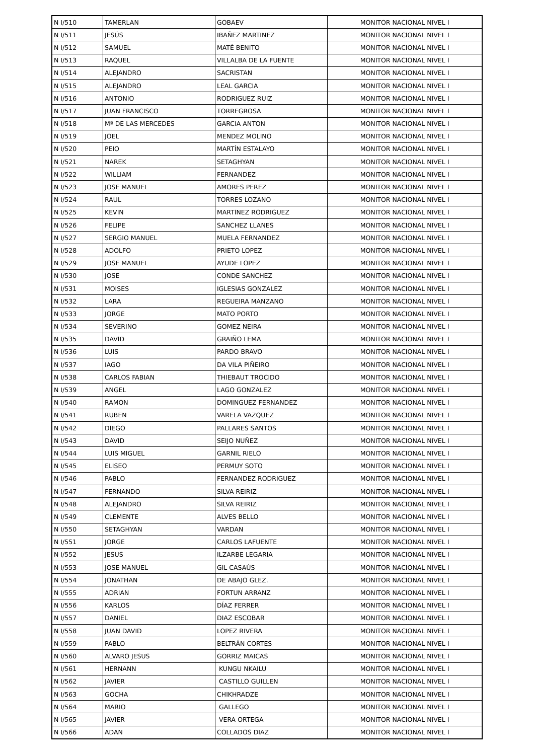| N I/510 | TAMERLAN | GOBAEV | MONITOR NACIONAL NIVEL I |
| N I/511 | JESÚS | IBAÑEZ MARTINEZ | MONITOR NACIONAL NIVEL I |
| N I/512 | SAMUEL | MATÉ BENITO | MONITOR NACIONAL NIVEL I |
| N I/513 | RAQUEL | VILLALBA DE LA FUENTE | MONITOR NACIONAL NIVEL I |
| N I/514 | ALEJANDRO | SACRISTAN | MONITOR NACIONAL NIVEL I |
| N I/515 | ALEJANDRO | LEAL GARCIA | MONITOR NACIONAL NIVEL I |
| N I/516 | ANTONIO | RODRIGUEZ RUIZ | MONITOR NACIONAL NIVEL I |
| N I/517 | JUAN FRANCISCO | TORREGROSA | MONITOR NACIONAL NIVEL I |
| N I/518 | Mª DE LAS MERCEDES | GARCIA ANTON | MONITOR NACIONAL NIVEL I |
| N I/519 | JOEL | MENDEZ MOLINO | MONITOR NACIONAL NIVEL I |
| N I/520 | PEIO | MARTÍN ESTALAYO | MONITOR NACIONAL NIVEL I |
| N I/521 | NAREK | SETAGHYAN | MONITOR NACIONAL NIVEL I |
| N I/522 | WILLIAM | FERNANDEZ | MONITOR NACIONAL NIVEL I |
| N I/523 | JOSE MANUEL | AMORES PEREZ | MONITOR NACIONAL NIVEL I |
| N I/524 | RAUL | TORRES LOZANO | MONITOR NACIONAL NIVEL I |
| N I/525 | KEVIN | MARTINEZ RODRIGUEZ | MONITOR NACIONAL NIVEL I |
| N I/526 | FELIPE | SANCHEZ LLANES | MONITOR NACIONAL NIVEL I |
| N I/527 | SERGIO MANUEL | MUELA FERNANDEZ | MONITOR NACIONAL NIVEL I |
| N I/528 | ADOLFO | PRIETO LOPEZ | MONITOR NACIONAL NIVEL I |
| N I/529 | JOSE MANUEL | AYUDE LOPEZ | MONITOR NACIONAL NIVEL I |
| N I/530 | JOSE | CONDE SANCHEZ | MONITOR NACIONAL NIVEL I |
| N I/531 | MOISES | IGLESIAS GONZALEZ | MONITOR NACIONAL NIVEL I |
| N I/532 | LARA | REGUEIRA MANZANO | MONITOR NACIONAL NIVEL I |
| N I/533 | JORGE | MATO PORTO | MONITOR NACIONAL NIVEL I |
| N I/534 | SEVERINO | GOMEZ NEIRA | MONITOR NACIONAL NIVEL I |
| N I/535 | DAVID | GRAIÑO LEMA | MONITOR NACIONAL NIVEL I |
| N I/536 | LUIS | PARDO BRAVO | MONITOR NACIONAL NIVEL I |
| N I/537 | IAGO | DA VILA PIÑEIRO | MONITOR NACIONAL NIVEL I |
| N I/538 | CARLOS FABIAN | THIEBAUT TROCIDO | MONITOR NACIONAL NIVEL I |
| N I/539 | ANGEL | LAGO GONZALEZ | MONITOR NACIONAL NIVEL I |
| N I/540 | RAMON | DOMINGUEZ FERNANDEZ | MONITOR NACIONAL NIVEL I |
| N I/541 | RUBEN | VARELA VAZQUEZ | MONITOR NACIONAL NIVEL I |
| N I/542 | DIEGO | PALLARES SANTOS | MONITOR NACIONAL NIVEL I |
| N I/543 | DAVID | SEIJO NUÑEZ | MONITOR NACIONAL NIVEL I |
| N I/544 | LUIS MIGUEL | GARNIL RIELO | MONITOR NACIONAL NIVEL I |
| N I/545 | ELISEO | PERMUY SOTO | MONITOR NACIONAL NIVEL I |
| N I/546 | PABLO | FERNANDEZ RODRIGUEZ | MONITOR NACIONAL NIVEL I |
| N I/547 | FERNANDO | SILVA REIRIZ | MONITOR NACIONAL NIVEL I |
| N I/548 | ALEJANDRO | SILVA REIRIZ | MONITOR NACIONAL NIVEL I |
| N I/549 | CLEMENTE | ALVES BELLO | MONITOR NACIONAL NIVEL I |
| N I/550 | SETAGHYAN | VARDAN | MONITOR NACIONAL NIVEL I |
| N I/551 | JORGE | CARLOS LAFUENTE | MONITOR NACIONAL NIVEL I |
| N I/552 | JESUS | ILZARBE LEGARIA | MONITOR NACIONAL NIVEL I |
| N I/553 | JOSE MANUEL | GIL CASAÚS | MONITOR NACIONAL NIVEL I |
| N I/554 | JONATHAN | DE ABAJO GLEZ. | MONITOR NACIONAL NIVEL I |
| N I/555 | ADRIAN | FORTUN ARRANZ | MONITOR NACIONAL NIVEL I |
| N I/556 | KARLOS | DÍAZ FERRER | MONITOR NACIONAL NIVEL I |
| N I/557 | DANIEL | DIAZ ESCOBAR | MONITOR NACIONAL NIVEL I |
| N I/558 | JUAN DAVID | LOPEZ RIVERA | MONITOR NACIONAL NIVEL I |
| N I/559 | PABLO | BELTRÁN CORTES | MONITOR NACIONAL NIVEL I |
| N I/560 | ALVARO JESUS | GORRIZ MAICAS | MONITOR NACIONAL NIVEL I |
| N I/561 | HERNANN | KUNGU NKAILU | MONITOR NACIONAL NIVEL I |
| N I/562 | JAVIER | CASTILLO GUILLEN | MONITOR NACIONAL NIVEL I |
| N I/563 | GOCHA | CHIKHRADZE | MONITOR NACIONAL NIVEL I |
| N I/564 | MARIO | GALLEGO | MONITOR NACIONAL NIVEL I |
| N I/565 | JAVIER | VERA ORTEGA | MONITOR NACIONAL NIVEL I |
| N I/566 | ADAN | COLLADOS DIAZ | MONITOR NACIONAL NIVEL I |